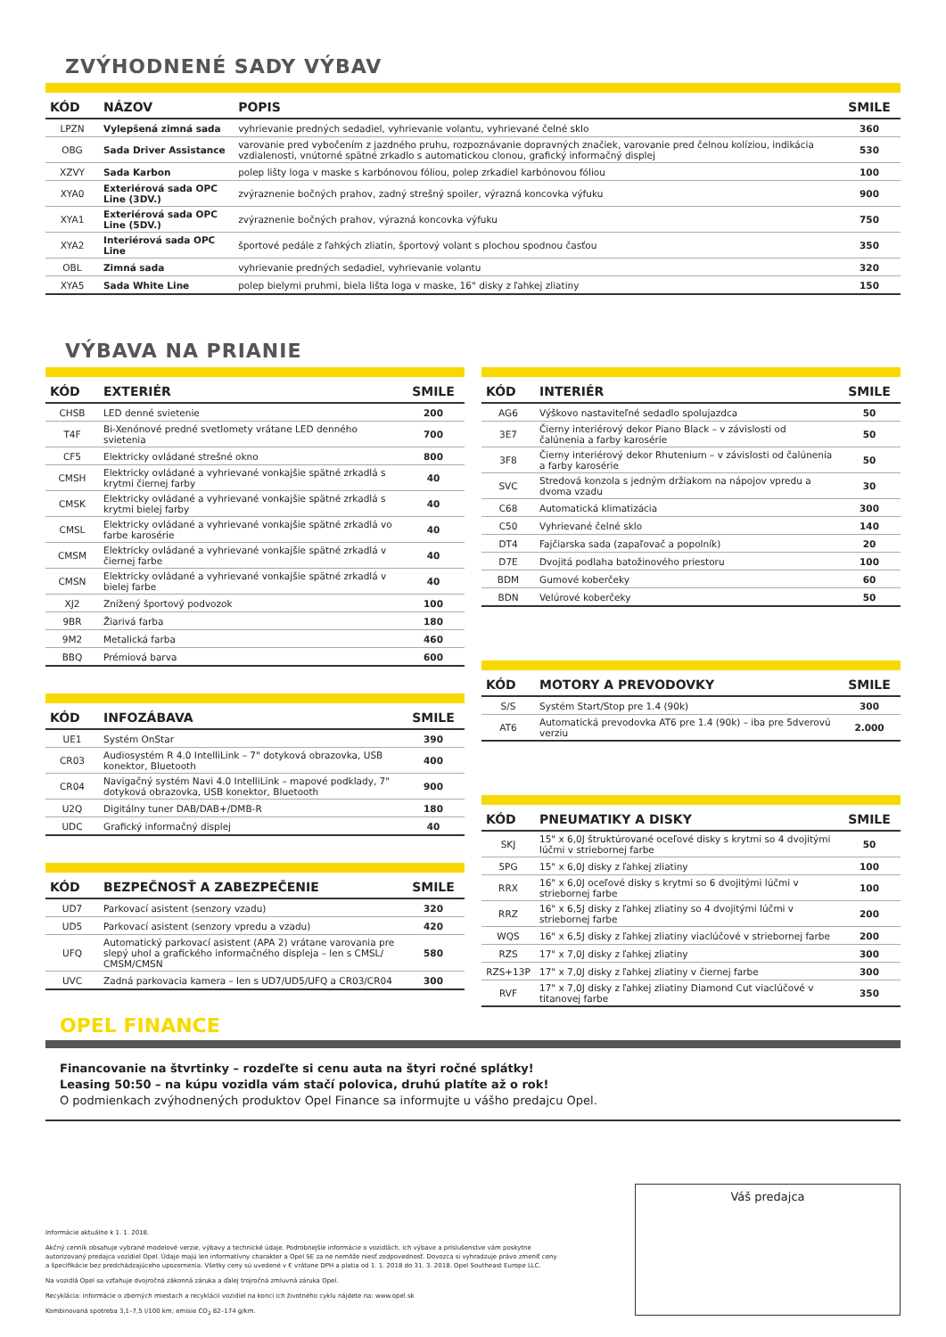ZVÝHODNENÉ SADY VÝBAV
| KÓD | NÁZOV | POPIS | SMILE |
| --- | --- | --- | --- |
| LPZN | Vylepšená zimná sada | vyhrievanie predných sedadiel, vyhrievanie volantu, vyhrievané čelné sklo | 360 |
| OBG | Sada Driver Assistance | varovanie pred vybočením z jazdného pruhu, rozpoznávanie dopravných značiek, varovanie pred čelnou kolíziou, indikácia vzdialenosti, vnútorné spätné zrkadlo s automatickou clonou, grafický informačný displej | 530 |
| XZVY | Sada Karbon | polep lišty loga v maske s karbónovou fóliou, polep zrkadiel karbónovou fóliou | 100 |
| XYA0 | Exteriérová sada OPC Line (3DV.) | zvýraznenie bočných prahov, zadný strešný spoiler, výrazná koncovka výfuku | 900 |
| XYA1 | Exteriérová sada OPC Line (5DV.) | zvýraznenie bočných prahov, výrazná koncovka výfuku | 750 |
| XYA2 | Interiérová sada OPC Line | športové pedále z ľahkých zliatin, športový volant s plochou spodnou časťou | 350 |
| OBL | Zimná sada | vyhrievanie predných sedadiel, vyhrievanie volantu | 320 |
| XYA5 | Sada White Line | polep bielymi pruhmi, biela lišta loga v maske, 16" disky z ľahkej zliatiny | 150 |
VÝBAVA NA PRIANIE
| KÓD | EXTERIÉR | SMILE |
| --- | --- | --- |
| CHSB | LED denné svietenie | 200 |
| T4F | Bi-Xenónové predné svetlomety vrátane LED denného svietenia | 700 |
| CF5 | Elektricky ovládané strešné okno | 800 |
| CMSH | Elektricky ovládané a vyhrievané vonkajšie spätné zrkadlá s krytmi čiernej farby | 40 |
| CMSK | Elektricky ovládané a vyhrievané vonkajšie spätné zrkadlá s krytmi bielej farby | 40 |
| CMSL | Elektricky ovládané a vyhrievané vonkajšie spätné zrkadlá vo farbe karosérie | 40 |
| CMSM | Elektricky ovládané a vyhrievané vonkajšie spätné zrkadlá v čiernej farbe | 40 |
| CMSN | Elektricky ovládané a vyhrievané vonkajšie spätné zrkadlá v bielej farbe | 40 |
| XJ2 | Znížený športový podvozok | 100 |
| 9BR | Žiarivá farba | 180 |
| 9M2 | Metalická farba | 460 |
| BBQ | Prémiová barva | 600 |
| KÓD | INFOZÁBAVA | SMILE |
| --- | --- | --- |
| UE1 | Systém OnStar | 390 |
| CR03 | Audiosystém R 4.0 IntelliLink – 7" dotyková obrazovka, USB konektor, Bluetooth | 400 |
| CR04 | Navigačný systém Navi 4.0 IntelliLink – mapové podklady, 7" dotyková obrazovka, USB konektor, Bluetooth | 900 |
| U2Q | Digitálny tuner DAB/DAB+/DMB-R | 180 |
| UDC | Grafický informačný displej | 40 |
| KÓD | BEZPEČNOSŤ A ZABEZPEČENIE | SMILE |
| --- | --- | --- |
| UD7 | Parkovací asistent (senzory vzadu) | 320 |
| UD5 | Parkovací asistent (senzory vpredu a vzadu) | 420 |
| UFQ | Automatický parkovací asistent (APA 2) vrátane varovania pre slepý uhol a grafického informačného displeja – len s CMSL/ CMSM/CMSN | 580 |
| UVC | Zadná parkovacia kamera – len s UD7/UD5/UFQ a CR03/CR04 | 300 |
| KÓD | INTERIÉR | SMILE |
| --- | --- | --- |
| AG6 | Výškovo nastaviteľné sedadlo spolujazdca | 50 |
| 3E7 | Čierny interiérový dekor Piano Black – v závislosti od čalúnenia a farby karosérie | 50 |
| 3F8 | Čierny interiérový dekor Rhutenium – v závislosti od čalúnenia a farby karosérie | 50 |
| SVC | Stredová konzola s jedným držiakom na nápojov vpredu a dvoma vzadu | 30 |
| C68 | Automatická klimatizácia | 300 |
| C50 | Vyhrievané čelné sklo | 140 |
| DT4 | Fajčiarska sada (zapaľovač a popolník) | 20 |
| D7E | Dvojitá podlaha batožinového priestoru | 100 |
| BDM | Gumové koberčeky | 60 |
| BDN | Velúrové koberčeky | 50 |
| KÓD | MOTORY A PREVODOVKY | SMILE |
| --- | --- | --- |
| S/S | Systém Start/Stop pre 1.4 (90k) | 300 |
| AT6 | Automatická prevodovka AT6 pre 1.4 (90k) – iba pre 5dverovú verziu | 2.000 |
| KÓD | PNEUMATIKY A DISKY | SMILE |
| --- | --- | --- |
| SKJ | 15" x 6,0J štruktúrované oceľové disky s krytmi so 4 dvojitými lúčmi v striebornej farbe | 50 |
| 5PG | 15" x 6,0J disky z ľahkej zliatiny | 100 |
| RRX | 16" x 6,0J oceľové disky s krytmi so 6 dvojitými lúčmi v striebornej farbe | 100 |
| RRZ | 16" x 6,5J disky z ľahkej zliatiny so 4 dvojitými lúčmi v striebornej farbe | 200 |
| WQS | 16" x 6,5J disky z ľahkej zliatiny viaclúčové v striebornej farbe | 200 |
| RZS | 17" x 7,0J disky z ľahkej zliatiny | 300 |
| RZS+13P | 17" x 7,0J disky z ľahkej zliatiny v čiernej farbe | 300 |
| RVF | 17" x 7,0J disky z ľahkej zliatiny Diamond Cut viaclúčové v titanovej farbe | 350 |
OPEL FINANCE
Financovanie na štvrtinky – rozdeľte si cenu auta na štyri ročné splátky!
Leasing 50:50 – na kúpu vozidla vám stačí polovica, druhú platíte až o rok!
O podmienkach zvýhodnených produktov Opel Finance sa informujte u vášho predajcu Opel.
Informácie aktuálne k 1. 1. 2018.
Akčný cenník obsahuje vybrané modelové verzie, výbavy a technické údaje. Podrobnejšie informácie o vozidlách, ich výbave a príslušenstve vám poskytne autorizovaný predajca vozidiel Opel. Údaje majú len informatívny charakter a Opel SE za ne nemôže niesť zodpovednosť. Dovozca si vyhradzuje právo zmeniť ceny a špecifikácie bez predchádzajúceho upozornenia. Všetky ceny sú uvedené v € vrátane DPH a platia od 1. 1. 2018 do 31. 3. 2018. Opel Southeast Europe LLC.
Na vozidlá Opel sa vzťahuje dvojročná zákonná záruka a ďalej trojročná zmluvná záruka Opel.
Recyklácia: informácie o zberných miestach a recyklácii vozidiel na konci ich životného cyklu nájdete na: www.opel.sk
Kombinovaná spotreba 3,1–7,5 l/100 km; emisie CO<sub>2</sub> 82–174 g/km.
Váš predajca